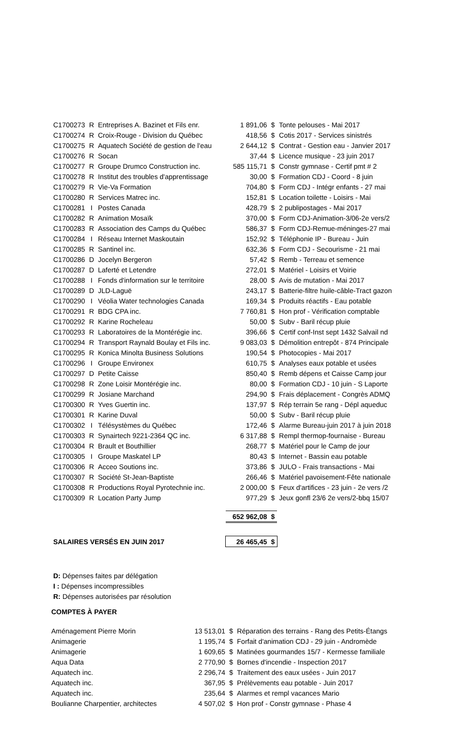| C1700273 | R | Entreprises A. Bazinet et Fils enr. | 1 891,06 | $ | Tonte pelouses - Mai 2017 |
| C1700274 | R | Croix-Rouge - Division du Québec | 418,56 | $ | Cotis 2017 - Services sinistrés |
| C1700275 | R | Aquatech Société de gestion de l'eau | 2 644,12 | $ | Contrat - Gestion eau - Janvier 2017 |
| C1700276 | R | Socan | 37,44 | $ | Licence musique - 23 juin 2017 |
| C1700277 | R | Groupe Drumco Construction inc. | 585 115,71 | $ | Constr gymnase - Certif pmt # 2 |
| C1700278 | R | Institut des troubles d'apprentissage | 30,00 | $ | Formation CDJ - Coord - 8 juin |
| C1700279 | R | Vie-Va Formation | 704,80 | $ | Form CDJ - Intégr enfants - 27 mai |
| C1700280 | R | Services Matrec inc. | 152,81 | $ | Location toilette - Loisirs - Mai |
| C1700281 | I | Postes Canada | 428,79 | $ | 2 publipostages - Mai 2017 |
| C1700282 | R | Animation Mosaïk | 370,00 | $ | Form CDJ-Animation-3/06-2e vers/2 |
| C1700283 | R | Association des Camps du Québec | 586,37 | $ | Form CDJ-Remue-méninges-27 mai |
| C1700284 | I | Réseau Internet Maskoutain | 152,92 | $ | Téléphonie IP - Bureau - Juin |
| C1700285 | R | Santinel inc. | 632,36 | $ | Form CDJ - Secourisme - 21 mai |
| C1700286 | D | Jocelyn Bergeron | 57,42 | $ | Remb - Terreau et semence |
| C1700287 | D | Laferté et Letendre | 272,01 | $ | Matériel - Loisirs et Voirie |
| C1700288 | I | Fonds d'information sur le territoire | 28,00 | $ | Avis de mutation - Mai 2017 |
| C1700289 | D | JLD-Laguë | 243,17 | $ | Batterie-filtre huile-câble-Tract gazon |
| C1700290 | I | Véolia Water technologies Canada | 169,34 | $ | Produits réactifs - Eau potable |
| C1700291 | R | BDG CPA inc. | 7 760,81 | $ | Hon prof - Vérification comptable |
| C1700292 | R | Karine Rocheleau | 50,00 | $ | Subv - Baril récup pluie |
| C1700293 | R | Laboratoires de la Montérégie inc. | 396,66 | $ | Certif conf-Inst sept 1432 Salvail nd |
| C1700294 | R | Transport Raynald Boulay et Fils inc. | 9 083,03 | $ | Démolition entrepôt - 874 Principale |
| C1700295 | R | Konica Minolta Business Solutions | 190,54 | $ | Photocopies - Mai 2017 |
| C1700296 | I | Groupe Environex | 610,75 | $ | Analyses eaux potable et usées |
| C1700297 | D | Petite Caisse | 850,40 | $ | Remb dépens et Caisse Camp jour |
| C1700298 | R | Zone Loisir Montérégie inc. | 80,00 | $ | Formation CDJ - 10 juin - S Laporte |
| C1700299 | R | Josiane Marchand | 294,90 | $ | Frais déplacement - Congrès ADMQ |
| C1700300 | R | Yves Guertin inc. | 137,97 | $ | Rép terrain 5e rang - Dépl aqueduc |
| C1700301 | R | Karine Duval | 50,00 | $ | Subv - Baril récup pluie |
| C1700302 | I | Télésystèmes du Québec | 172,46 | $ | Alarme Bureau-juin 2017 à juin 2018 |
| C1700303 | R | Synairtech 9221-2364 QC inc. | 6 317,88 | $ | Rempl thermop-fournaise - Bureau |
| C1700304 | R | Brault et Bouthillier | 268,77 | $ | Matériel pour le Camp de jour |
| C1700305 | I | Groupe Maskatel LP | 80,43 | $ | Internet - Bassin eau potable |
| C1700306 | R | Acceo Soutions inc. | 373,86 | $ | JULO - Frais transactions - Mai |
| C1700307 | R | Société St-Jean-Baptiste | 266,46 | $ | Matériel pavoisement-Fête nationale |
| C1700308 | R | Productions Royal Pyrotechnie inc. | 2 000,00 | $ | Feux d'artifices - 23 juin - 2e vers /2 |
| C1700309 | R | Location Party Jump | 977,29 | $ | Jeux gonfl 23/6 2e vers/2-bbq 15/07 |
| | | | 652 962,08 | $ | |
| SALAIRES VERSÉS EN JUIN 2017 | | | 26 465,45 | $ | |
D: Dépenses faites par délégation
I : Dépenses incompressibles
R: Dépenses autorisées par résolution
COMPTES À PAYER
| Aménagement Pierre Morin | 13 513,01 | $ | Réparation des terrains - Rang des Petits-Étangs |
| Animagerie | 1 195,74 | $ | Forfait d'animation CDJ - 29 juin - Andromède |
| Animagerie | 1 609,65 | $ | Matinées gourmandes 15/7 - Kermesse familiale |
| Aqua Data | 2 770,90 | $ | Bornes d'incendie - Inspection 2017 |
| Aquatech inc. | 2 296,74 | $ | Traitement des eaux usées - Juin 2017 |
| Aquatech inc. | 367,95 | $ | Prélèvements eau potable - Juin 2017 |
| Aquatech inc. | 235,64 | $ | Alarmes et rempl vacances Mario |
| Boulianne Charpentier, architectes | 4 507,02 | $ | Hon prof - Constr gymnase - Phase 4 |